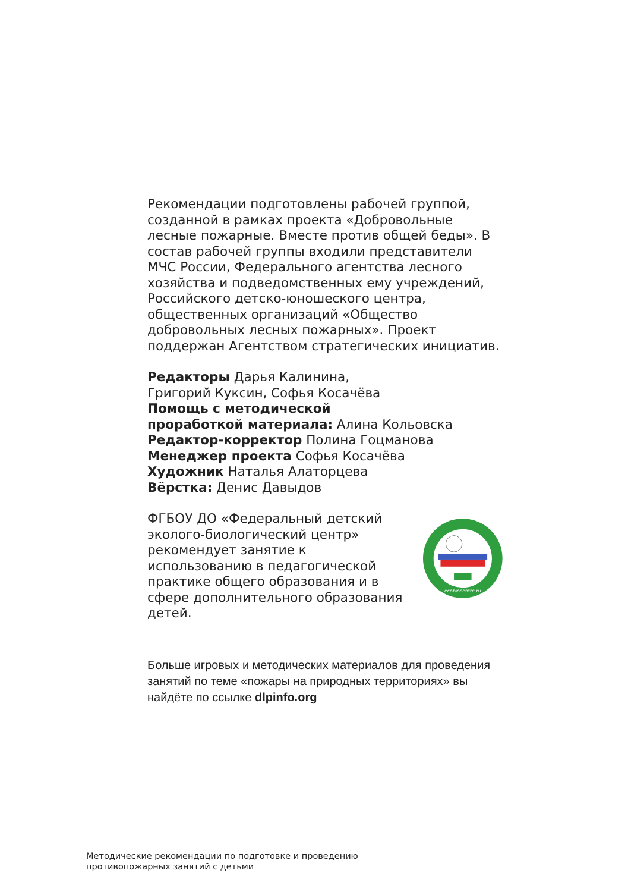Рекомендации подготовлены рабочей группой, созданной в рамках проекта «Добровольные лесные пожарные. Вместе против общей беды». В состав рабочей группы входили представители МЧС России, Федерального агентства лесного хозяйства и подведомственных ему учреждений, Российского детско-юношеского центра, общественных организаций «Общество добровольных лесных пожарных». Проект поддержан Агентством стратегических инициатив.
Редакторы Дарья Калинина,
Григорий Куксин, Софья Косачёва
Помощь с методической
проработкой материала: Алина Кольовска
Редактор-корректор Полина Гоцманова
Менеджер проекта Софья Косачёва
Художник Наталья Алаторцева
Вёрстка: Денис Давыдов
ФГБОУ ДО «Федеральный детский эколого-биологический центр» рекомендует занятие к использованию в педагогической практике общего образования и в сфере дополнительного образования детей.
ecobiocentre.ru
Больше игровых и методических материалов для проведения занятий по теме «пожары на природных территориях» вы найдёте по ссылке dlpinfo.org
Методические рекомендации по подготовке и проведению
противопожарных занятий с детьми